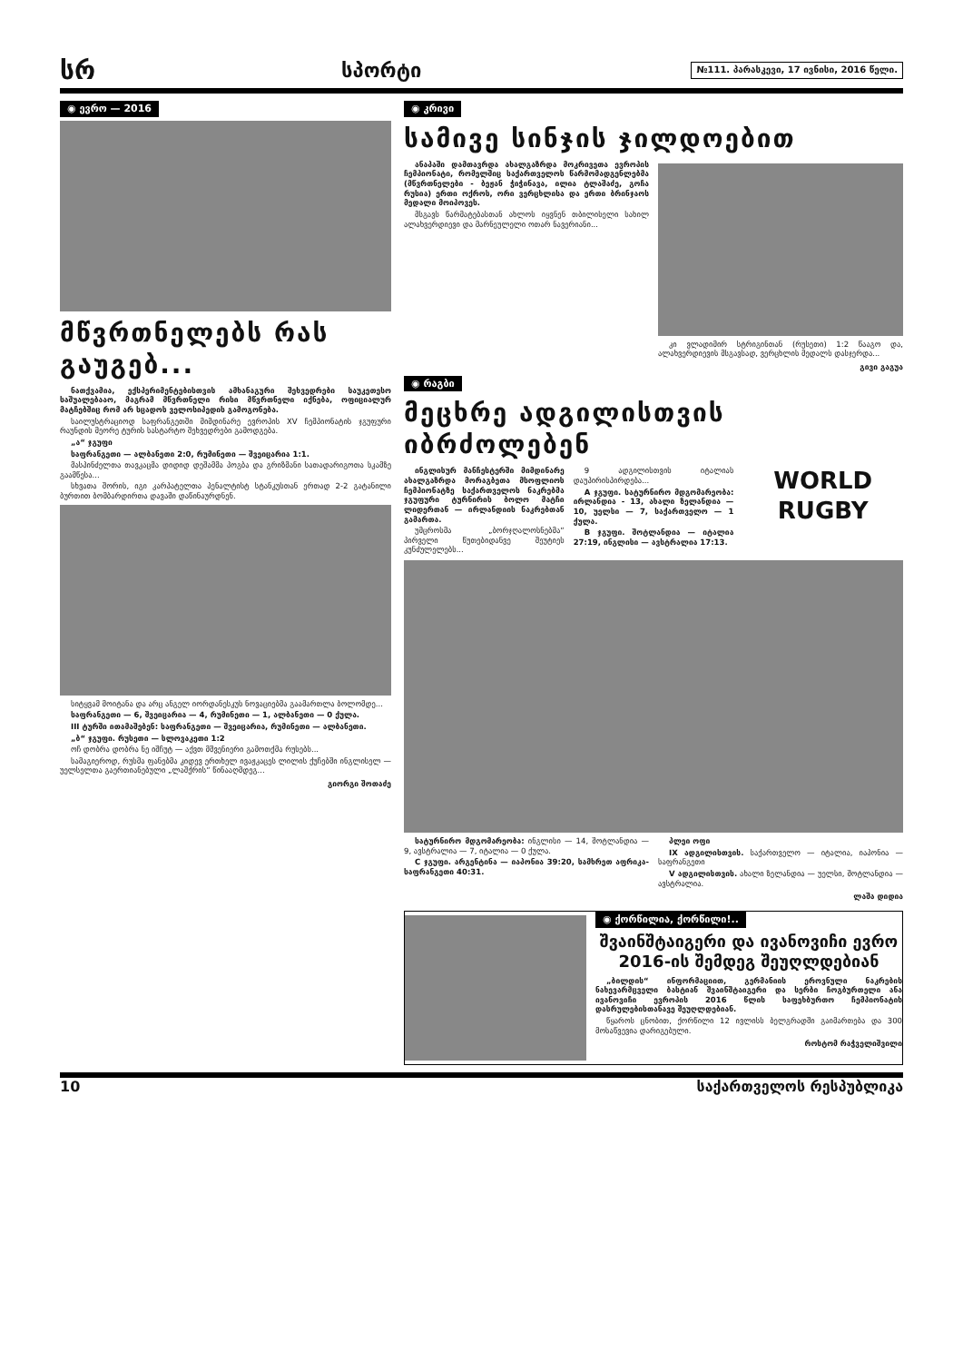სრ
სპორტი
№111. პარასკევი, 17 ივნისი, 2016 წელი.
◉ ევრო — 2016
მწვრთნელებს რას გაუგებ...
ნათქვამია, ექსპერიმენტებისთვის ამხანაგური შეხვედრები საუკეთესო საშუალებააო, მაგრამ მწვრთნელი რისი მწვრთნელი იქნება, ოფიციალურ მატჩებშიც რომ არ სცადოს ველოსიპედის გამოგონება.
საილუსტრაციოდ საფრანგეთში მიმდინარე ევროპის XV ჩემპიონატის ჯგუფური რაუნდის მეორე ტურის სასტარტო შეხვედრები გამოდგება.
„ა“ ჯგუფი
საფრანგეთი — ალბანეთი 2:0, რუმინეთი — შვეიცარია 1:1.
მასპინძელთა თავკაცმა დიდიდ დეშამმა პოგბა და გრიზმანი სათადარიგოთა სკამზე გაამწესა...
სხვათა შორის, იგი კარპატელთა პენალტისტ სტანკუსთან ერთად 2-2 გატანილი ბურთით ბომბარდირთა დავაში დაწინაურდნენ.
სიტყვამ მოიტანა და არც ანგელ იორდანესკუს ნოვაციებმა გაამართლა ბოლომდე...
საფრანგეთი — 6, შვეიცარია — 4, რუმინეთი — 1, ალბანეთი — 0 ქულა.
III ტურში ითამაშებენ: საფრანგეთი — შვეიცარია, რუმინეთი — ალბანეთი.
„ბ“ ჯგუფი. რუსეთი — სლოვაკეთი 1:2
ოჩ დობრა დობრა ნე იშჩუტ — აქვთ მშვენიერი გამოთქმა რუსებს...
სამაგიეროდ, რუსმა ფანებმა კიდევ ერთხელ ივაჟკაცეს ლილის ქუჩებში ინგლისელ — უელსელთა გაერთიანებული „ლაშქრის“ წინააღმდეგ...
გიორგი შოთაძე
◉ კრივი
სამივე სინჯის ჯილდოებით
ანაპაში დამთავრდა ახალგაზრდა მოკრივეთა ევროპის ჩემპიონატი, რომელშიც საქართველოს წარმომადგენლებმა (მწვრთნელები - ბეჟან ჭიჭინავა, ილია ტლაშაძე, გოჩა რუსია) ერთი ოქროს, ორი ვერცხლისა და ერთი ბრინჯაოს მედალი მოიპოვეს.
მსგავს წარმატებასთან ახლოს იყვნენ თბილისელი სახილ ალახვერდიევი და მარნეულელი ოთარ ნავერიანი...
კი ვლადიმირ სტრიგინთან (რუსეთი) 1:2 წააგო და, ალახვერდიევის მსგავსად, ვერცხლის მედალს დასჯერდა...
გივი გაგუა
◉ რაგბი
მეცხრე ადგილისთვის იბრძოლებენ
ინგლისურ მანჩესტერში მიმდინარე ახალგაზრდა მორაგბეთა მსოფლიოს ჩემპიონატზე საქართველოს ნაკრებმა ჯგუფური ტურნირის ბოლო მატჩი ლიდერთან — ირლანდიის ნაკრებთან გამართა.
უმცროსმა „ბორჯღალოსნებმა“ პირველი წუთებიდანვე შეუტიეს კუნძულელებს...
9 ადგილისთვის იტალიას დაუპირისპირდება...
A ჯგუფი. სატურნირო მდგომარეობა: ირლანდია - 13, ახალი ზელანდია — 10, უელსი — 7, საქართველო — 1 ქულა.
B ჯგუფი. შოტლანდია — იტალია 27:19, ინგლისი — ავსტრალია 17:13.
WORLD
RUGBY
სატურნირო მდგომარეობა: ინგლისი — 14, შოტლანდია — 9, ავსტრალია — 7, იტალია — 0 ქულა.
C ჯგუფი. არგენტინა — იაპონია 39:20, სამხრეთ აფრიკა-საფრანგეთი 40:31.
პლეი ოფი
IX ადგილისთვის. საქართველო — იტალია, იაპონია — საფრანგეთი
V ადგილისთვის. ახალი ზელანდია — უელსი, შოტლანდია — ავსტრალია.
ლაშა დიდია
◉ ქორწილია, ქორწილი!..
შვაინშტაიგერი და ივანოვიჩი ევრო 2016-ის შემდეგ შეუღლდებიან
„ბილდის“ ინფორმაციით, გერმანიის ეროვნული ნაკრების ნახევარმცველი ბასტიან შვაინშტაიგერი და სერბი ჩოგბურთელი ანა ივანოვიჩი ევროპის 2016 წლის საფეხბურთო ჩემპიონატის დასრულებისთანავე შეუღლდებიან.
წყაროს ცნობით, ქორწილი 12 ივლისს ბელგრადში გაიმართება და 300 მოსაწვევია დარიგებული.
როსტომ რაჭველიშვილი
10 საქართველოს რესპუბლიკა